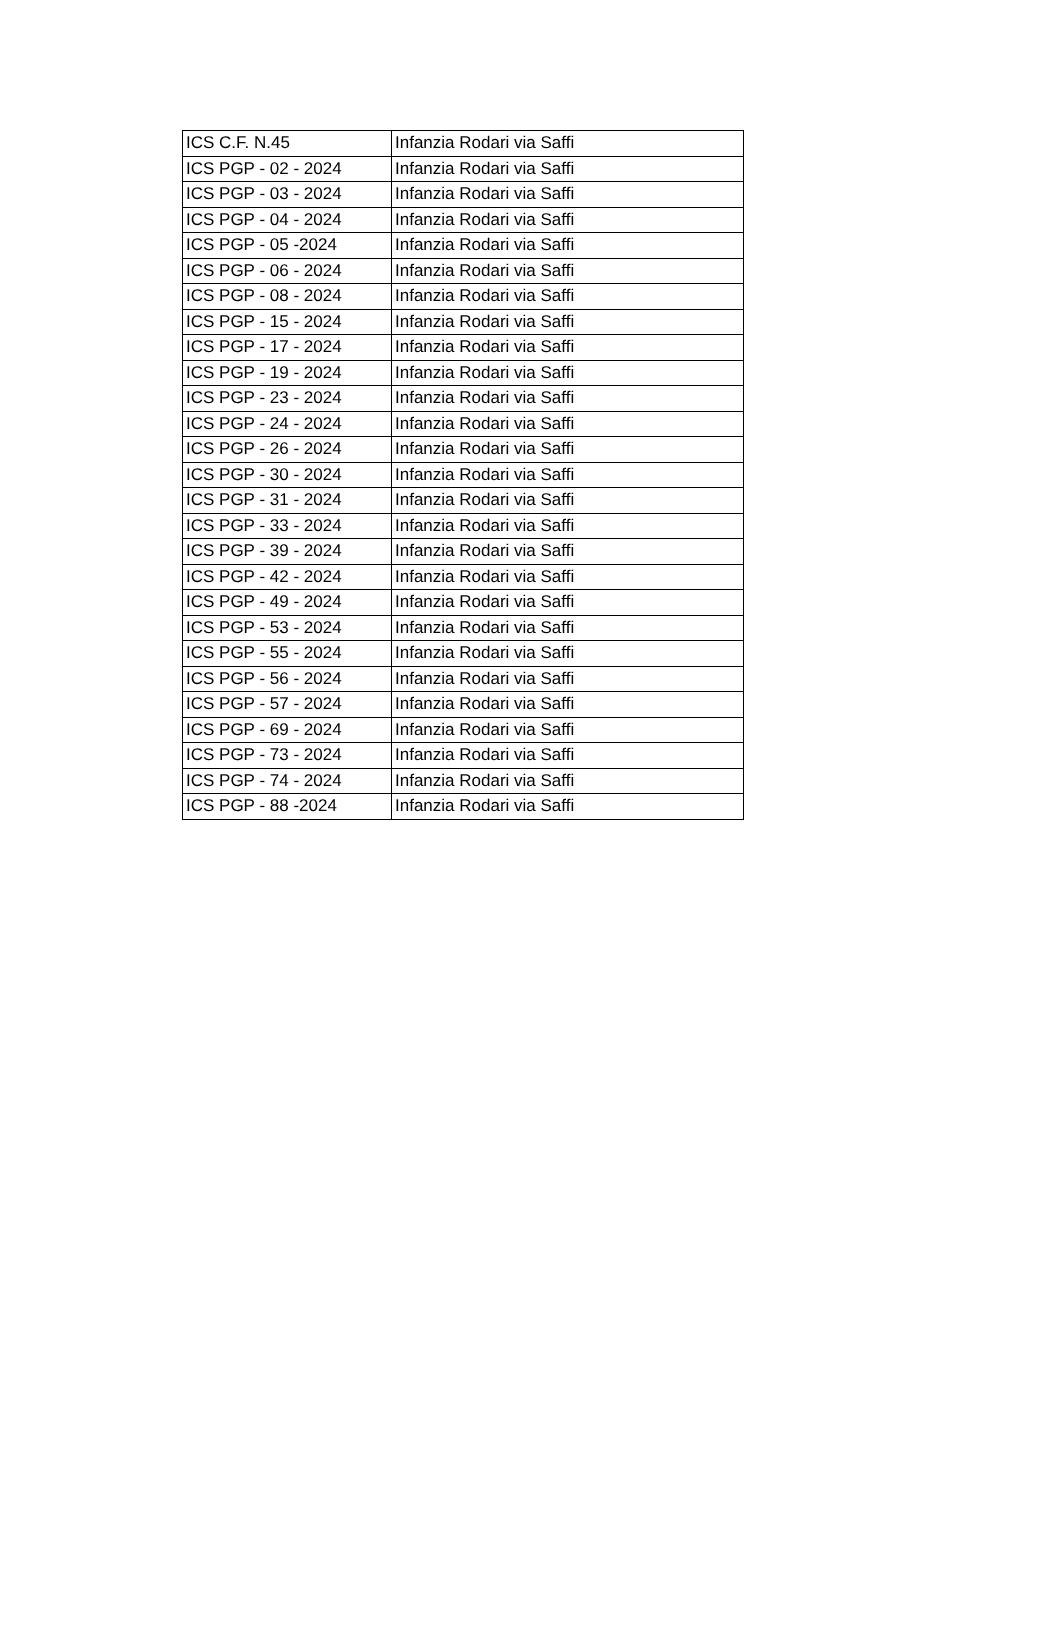| ICS C.F. N.45 | Infanzia Rodari via Saffi |
| ICS PGP - 02 - 2024 | Infanzia Rodari via Saffi |
| ICS PGP - 03 - 2024 | Infanzia Rodari via Saffi |
| ICS PGP - 04 - 2024 | Infanzia Rodari via Saffi |
| ICS PGP - 05 -2024 | Infanzia Rodari via Saffi |
| ICS PGP - 06 - 2024 | Infanzia Rodari via Saffi |
| ICS PGP - 08 - 2024 | Infanzia Rodari via Saffi |
| ICS PGP - 15 - 2024 | Infanzia Rodari via Saffi |
| ICS PGP - 17 - 2024 | Infanzia Rodari via Saffi |
| ICS PGP - 19 - 2024 | Infanzia Rodari via Saffi |
| ICS PGP - 23 - 2024 | Infanzia Rodari via Saffi |
| ICS PGP - 24 - 2024 | Infanzia Rodari via Saffi |
| ICS PGP - 26 - 2024 | Infanzia Rodari via Saffi |
| ICS PGP - 30 - 2024 | Infanzia Rodari via Saffi |
| ICS PGP - 31 - 2024 | Infanzia Rodari via Saffi |
| ICS PGP - 33 - 2024 | Infanzia Rodari via Saffi |
| ICS PGP - 39 - 2024 | Infanzia Rodari via Saffi |
| ICS PGP - 42 - 2024 | Infanzia Rodari via Saffi |
| ICS PGP - 49 - 2024 | Infanzia Rodari via Saffi |
| ICS PGP - 53 - 2024 | Infanzia Rodari via Saffi |
| ICS PGP - 55 - 2024 | Infanzia Rodari via Saffi |
| ICS PGP - 56 - 2024 | Infanzia Rodari via Saffi |
| ICS PGP - 57 - 2024 | Infanzia Rodari via Saffi |
| ICS PGP - 69 - 2024 | Infanzia Rodari via Saffi |
| ICS PGP - 73 - 2024 | Infanzia Rodari via Saffi |
| ICS PGP - 74 - 2024 | Infanzia Rodari via Saffi |
| ICS PGP - 88 -2024 | Infanzia Rodari via Saffi |